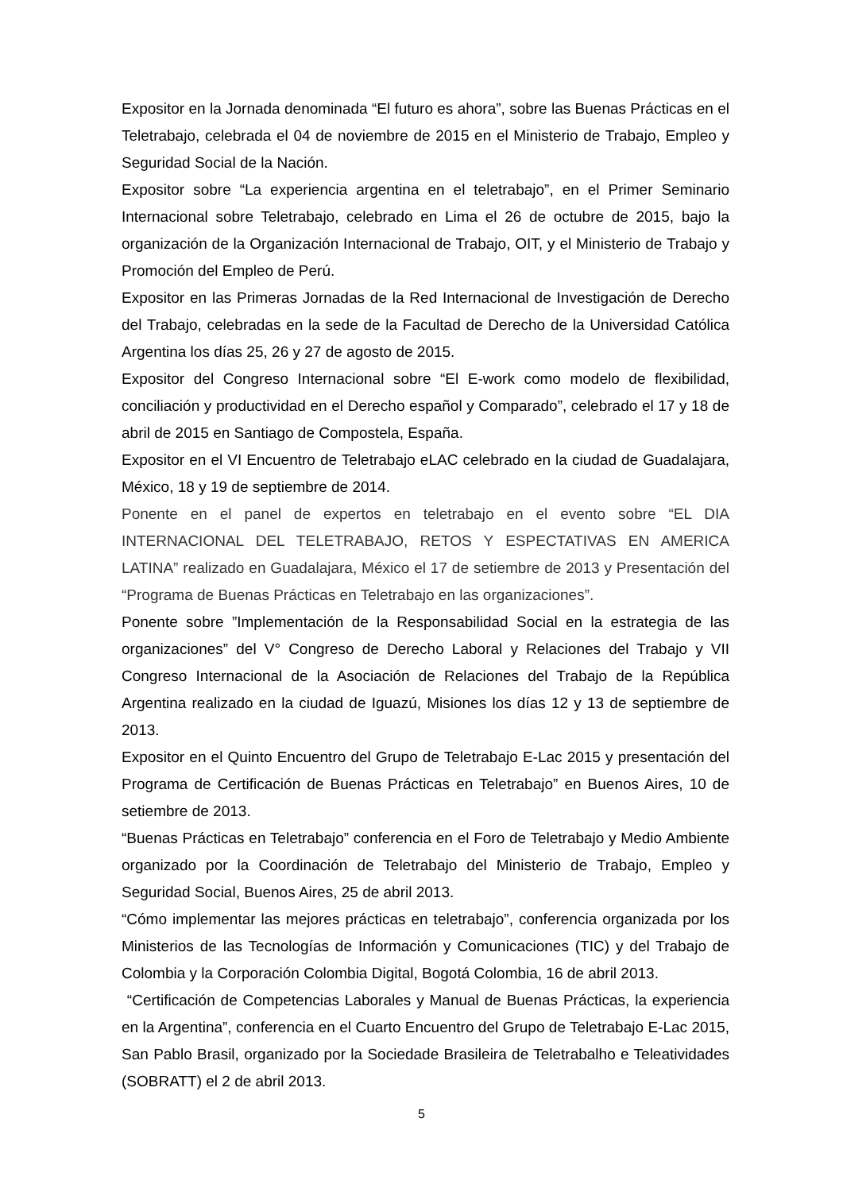Expositor en la Jornada denominada “El futuro es ahora”, sobre las Buenas Prácticas en el Teletrabajo, celebrada el 04 de noviembre de 2015 en el Ministerio de Trabajo, Empleo y Seguridad Social de la Nación.
Expositor sobre “La experiencia argentina en el teletrabajo”, en el Primer Seminario Internacional sobre Teletrabajo, celebrado en Lima el 26 de octubre de 2015, bajo la organización de la Organización Internacional de Trabajo, OIT, y el Ministerio de Trabajo y Promoción del Empleo de Perú.
Expositor en las Primeras Jornadas de la Red Internacional de Investigación de Derecho del Trabajo, celebradas en la sede de la Facultad de Derecho de la Universidad Católica Argentina los días 25, 26 y 27 de agosto de 2015.
Expositor del Congreso Internacional sobre “El E-work como modelo de flexibilidad, conciliación y productividad en el Derecho español y Comparado”, celebrado el 17 y 18 de abril de 2015 en Santiago de Compostela, España.
Expositor en el VI Encuentro de Teletrabajo eLAC celebrado en la ciudad de Guadalajara, México, 18 y 19 de septiembre de 2014.
Ponente en el panel de expertos en teletrabajo en el evento sobre “EL DIA INTERNACIONAL DEL TELETRABAJO, RETOS Y ESPECTATIVAS EN AMERICA LATINA” realizado en Guadalajara, México el 17 de setiembre de 2013 y Presentación del “Programa de Buenas Prácticas en Teletrabajo en las organizaciones”.
Ponente sobre ”Implementación de la Responsabilidad Social en la estrategia de las organizaciones” del V° Congreso de Derecho Laboral y Relaciones del Trabajo y VII Congreso Internacional de la Asociación de Relaciones del Trabajo de la República Argentina realizado en la ciudad de Iguazú, Misiones los días 12 y 13 de septiembre de 2013.
Expositor en el Quinto Encuentro del Grupo de Teletrabajo E-Lac 2015 y presentación del Programa de Certificación de Buenas Prácticas en Teletrabajo” en Buenos Aires, 10 de setiembre de 2013.
“Buenas Prácticas en Teletrabajo” conferencia en el Foro de Teletrabajo y Medio Ambiente organizado por la Coordinación de Teletrabajo del Ministerio de Trabajo, Empleo y Seguridad Social, Buenos Aires, 25 de abril 2013.
“Cómo implementar las mejores prácticas en teletrabajo”, conferencia organizada por los Ministerios de las Tecnologías de Información y Comunicaciones (TIC) y del Trabajo de Colombia y la Corporación Colombia Digital, Bogotá Colombia, 16 de abril 2013.
“Certificación de Competencias Laborales y Manual de Buenas Prácticas, la experiencia en la Argentina”, conferencia en el Cuarto Encuentro del Grupo de Teletrabajo E-Lac 2015, San Pablo Brasil, organizado por la Sociedade Brasileira de Teletrabalho e Teleatividades (SOBRATT) el 2 de abril 2013.
5